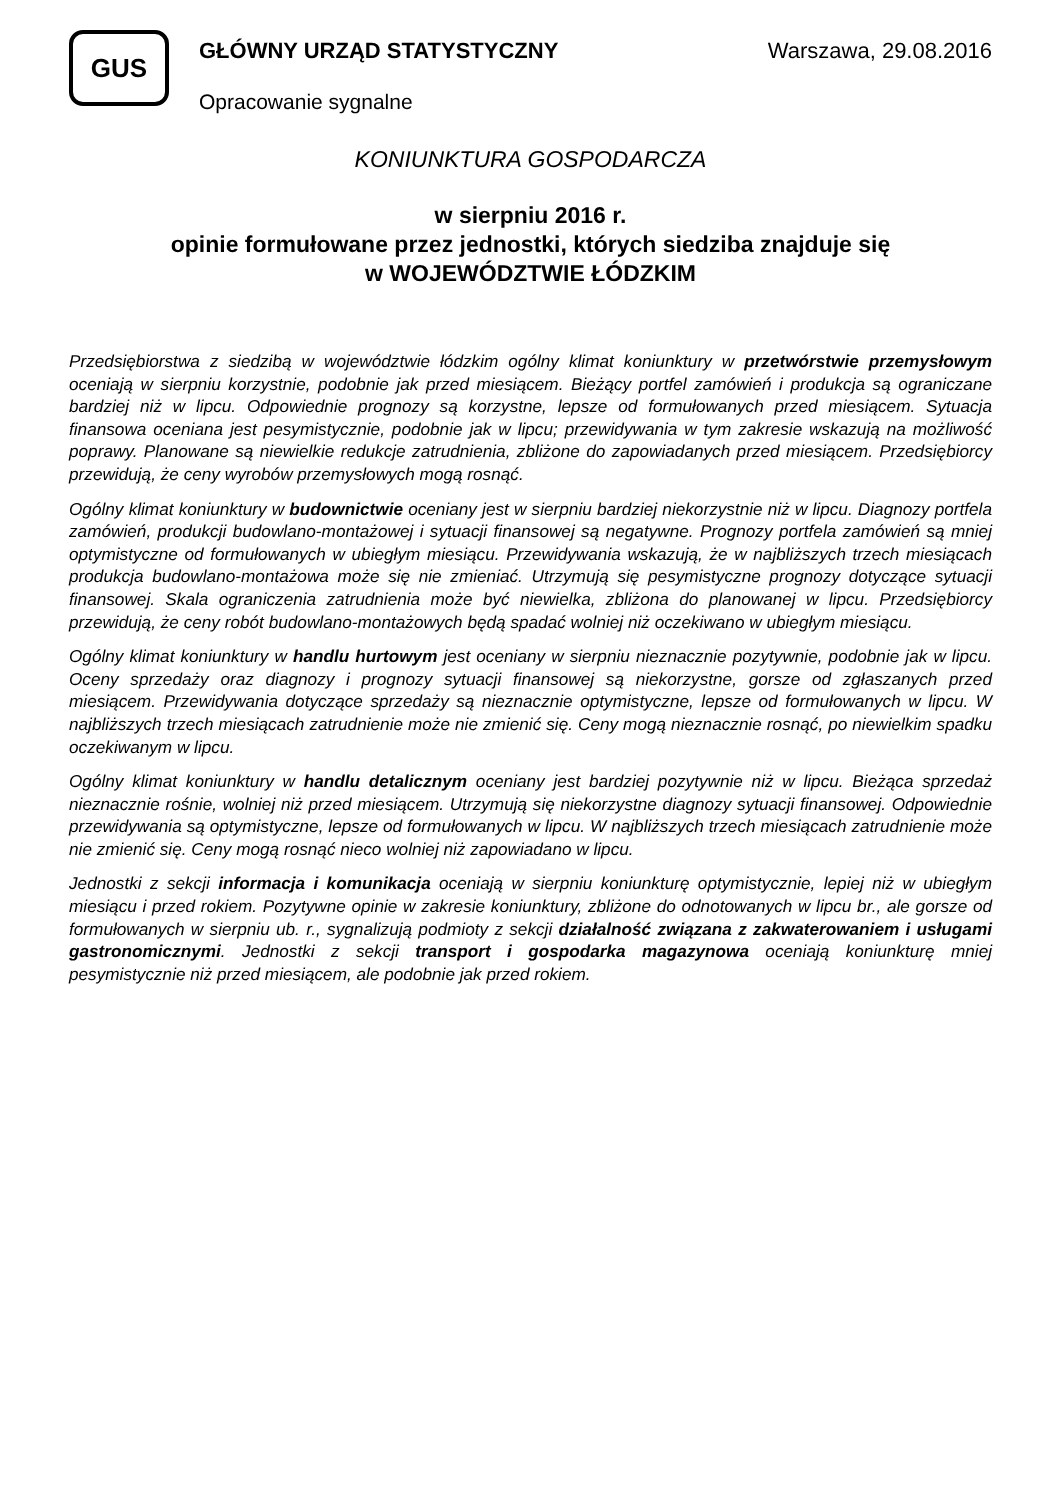GUS
GŁÓWNY URZĄD STATYSTYCZNY Warszawa, 29.08.2016
Opracowanie sygnalne
KONIUNKTURA GOSPODARCZA
w sierpniu 2016 r.
opinie formułowane przez jednostki, których siedziba znajduje się
w WOJEWÓDZTWIE ŁÓDZKIM
Przedsiębiorstwa z siedzibą w województwie łódzkim ogólny klimat koniunktury w przetwórstwie przemysłowym oceniają w sierpniu korzystnie, podobnie jak przed miesiącem. Bieżący portfel zamówień i produkcja są ograniczane bardziej niż w lipcu. Odpowiednie prognozy są korzystne, lepsze od formułowanych przed miesiącem. Sytuacja finansowa oceniana jest pesymistycznie, podobnie jak w lipcu; przewidywania w tym zakresie wskazują na możliwość poprawy. Planowane są niewielkie redukcje zatrudnienia, zbliżone do zapowiadanych przed miesiącem. Przedsiębiorcy przewidują, że ceny wyrobów przemysłowych mogą rosnąć.
Ogólny klimat koniunktury w budownictwie oceniany jest w sierpniu bardziej niekorzystnie niż w lipcu. Diagnozy portfela zamówień, produkcji budowlano-montażowej i sytuacji finansowej są negatywne. Prognozy portfela zamówień są mniej optymistyczne od formułowanych w ubiegłym miesiącu. Przewidywania wskazują, że w najbliższych trzech miesiącach produkcja budowlano-montażowa może się nie zmieniać. Utrzymują się pesymistyczne prognozy dotyczące sytuacji finansowej. Skala ograniczenia zatrudnienia może być niewielka, zbliżona do planowanej w lipcu. Przedsiębiorcy przewidują, że ceny robót budowlano-montażowych będą spadać wolniej niż oczekiwano w ubiegłym miesiącu.
Ogólny klimat koniunktury w handlu hurtowym jest oceniany w sierpniu nieznacznie pozytywnie, podobnie jak w lipcu. Oceny sprzedaży oraz diagnozy i prognozy sytuacji finansowej są niekorzystne, gorsze od zgłaszanych przed miesiącem. Przewidywania dotyczące sprzedaży są nieznacznie optymistyczne, lepsze od formułowanych w lipcu. W najbliższych trzech miesiącach zatrudnienie może nie zmienić się. Ceny mogą nieznacznie rosnąć, po niewielkim spadku oczekiwanym w lipcu.
Ogólny klimat koniunktury w handlu detalicznym oceniany jest bardziej pozytywnie niż w lipcu. Bieżąca sprzedaż nieznacznie rośnie, wolniej niż przed miesiącem. Utrzymują się niekorzystne diagnozy sytuacji finansowej. Odpowiednie przewidywania są optymistyczne, lepsze od formułowanych w lipcu. W najbliższych trzech miesiącach zatrudnienie może nie zmienić się. Ceny mogą rosnąć nieco wolniej niż zapowiadano w lipcu.
Jednostki z sekcji informacja i komunikacja oceniają w sierpniu koniunkturę optymistycznie, lepiej niż w ubiegłym miesiącu i przed rokiem. Pozytywne opinie w zakresie koniunktury, zbliżone do odnotowanych w lipcu br., ale gorsze od formułowanych w sierpniu ub. r., sygnalizują podmioty z sekcji działalność związana z zakwaterowaniem i usługami gastronomicznymi. Jednostki z sekcji transport i gospodarka magazynowa oceniają koniunkturę mniej pesymistycznie niż przed miesiącem, ale podobnie jak przed rokiem.